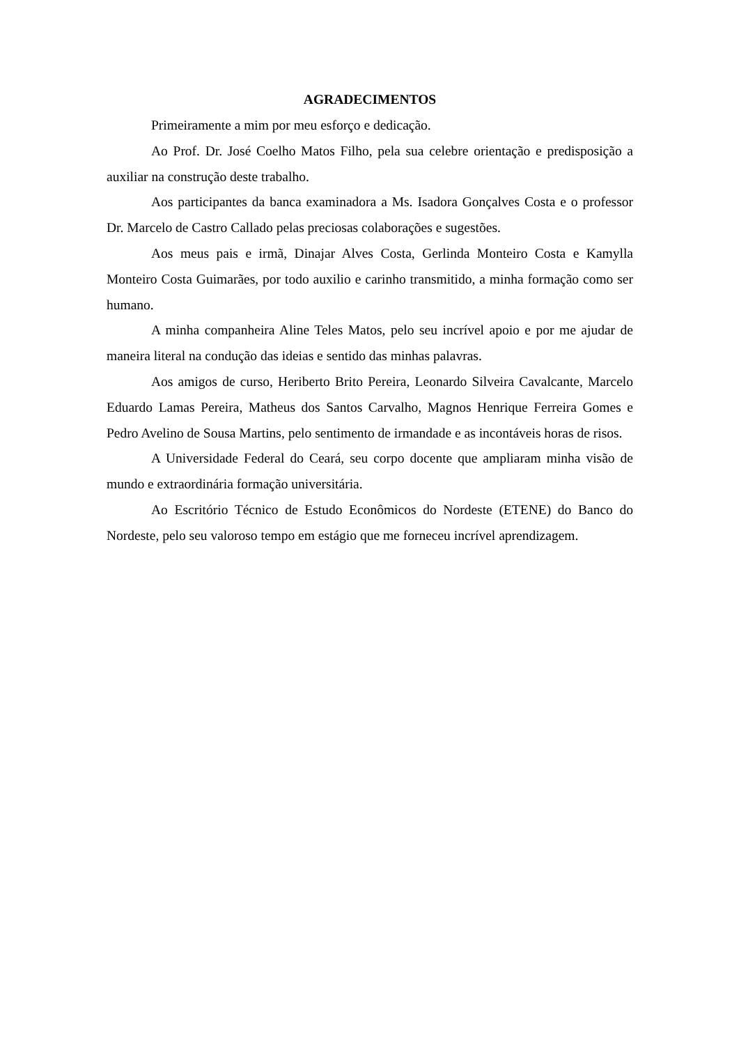AGRADECIMENTOS
Primeiramente a mim por meu esforço e dedicação.
Ao Prof. Dr. José Coelho Matos Filho, pela sua celebre orientação e predisposição a auxiliar na construção deste trabalho.
Aos participantes da banca examinadora a Ms. Isadora Gonçalves Costa e o professor Dr. Marcelo de Castro Callado pelas preciosas colaborações e sugestões.
Aos meus pais e irmã, Dinajar Alves Costa, Gerlinda Monteiro Costa e Kamylla Monteiro Costa Guimarães, por todo auxilio e carinho transmitido, a minha formação como ser humano.
A minha companheira Aline Teles Matos, pelo seu incrível apoio e por me ajudar de maneira literal na condução das ideias e sentido das minhas palavras.
Aos amigos de curso, Heriberto Brito Pereira, Leonardo Silveira Cavalcante, Marcelo Eduardo Lamas Pereira, Matheus dos Santos Carvalho, Magnos Henrique Ferreira Gomes e Pedro Avelino de Sousa Martins, pelo sentimento de irmandade e as incontáveis horas de risos.
A Universidade Federal do Ceará, seu corpo docente que ampliaram minha visão de mundo e extraordinária formação universitária.
Ao Escritório Técnico de Estudo Econômicos do Nordeste (ETENE) do Banco do Nordeste, pelo seu valoroso tempo em estágio que me forneceu incrível aprendizagem.